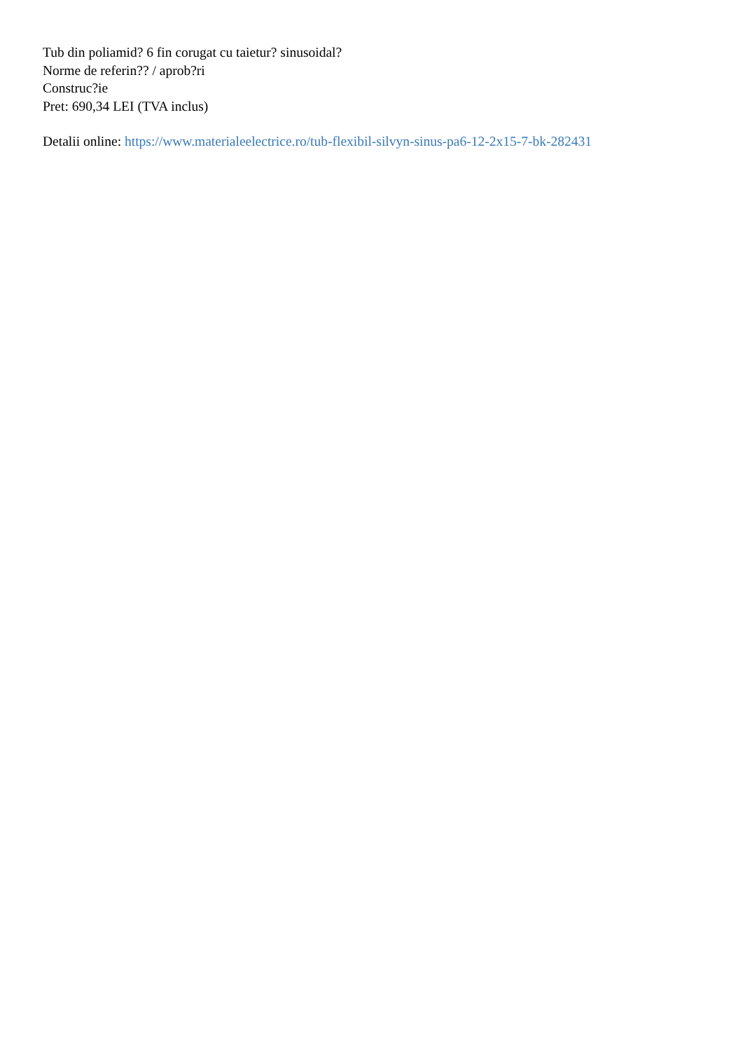Tub din poliamid? 6 fin corugat cu taietur? sinusoidal?
Norme de referin?? / aprob?ri
Construc?ie
Pret: 690,34 LEI (TVA inclus)
Detalii online: https://www.materialeelectrice.ro/tub-flexibil-silvyn-sinus-pa6-12-2x15-7-bk-282431